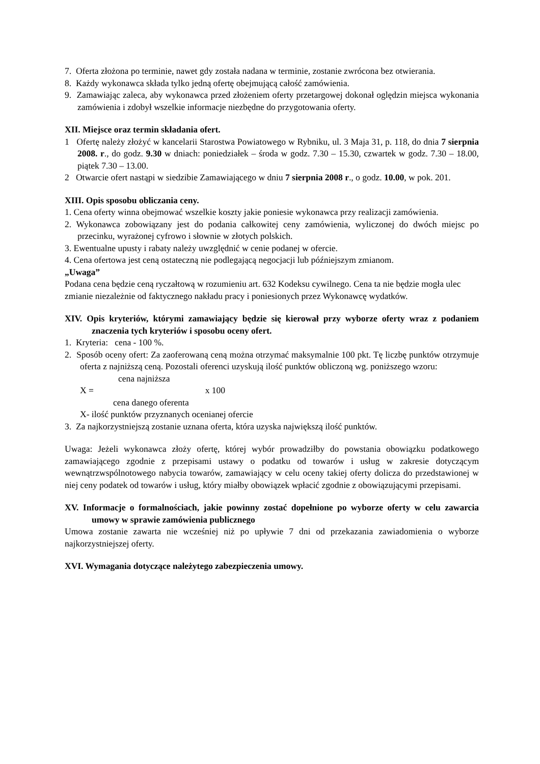7. Oferta złożona po terminie, nawet gdy została nadana w terminie, zostanie zwrócona bez otwierania.
8. Każdy wykonawca składa tylko jedną ofertę obejmującą całość zamówienia.
9. Zamawiając zaleca, aby wykonawca przed złożeniem oferty przetargowej dokonał oględzin miejsca wykonania zamówienia i zdobył wszelkie informacje niezbędne do przygotowania oferty.
XII. Miejsce oraz termin składania ofert.
1 Ofertę należy złożyć w kancelarii Starostwa Powiatowego w Rybniku, ul. 3 Maja 31, p. 118, do dnia 7 sierpnia 2008. r., do godz. 9.30 w dniach: poniedziałek – środa w godz. 7.30 – 15.30, czwartek w godz. 7.30 – 18.00, piątek 7.30 – 13.00.
2 Otwarcie ofert nastąpi w siedzibie Zamawiającego w dniu 7 sierpnia 2008 r., o godz. 10.00, w pok. 201.
XIII. Opis sposobu obliczania ceny.
1. Cena oferty winna obejmować wszelkie koszty jakie poniesie wykonawca przy realizacji zamówienia.
2. Wykonawca zobowiązany jest do podania całkowitej ceny zamówienia, wyliczonej do dwóch miejsc po przecinku, wyrażonej cyfrowo i słownie w złotych polskich.
3. Ewentualne upusty i rabaty należy uwzględnić w cenie podanej w ofercie.
4. Cena ofertowa jest ceną ostateczną nie podlegającą negocjacji lub późniejszym zmianom.
„Uwaga”
Podana cena będzie ceną ryczałtową w rozumieniu art. 632 Kodeksu cywilnego. Cena ta nie będzie mogła ulec zmianie niezależnie od faktycznego nakładu pracy i poniesionych przez Wykonawcę wydatków.
XIV. Opis kryteriów, którymi zamawiający będzie się kierował przy wyborze oferty wraz z podaniem znaczenia tych kryteriów i sposobu oceny ofert.
1. Kryteria: cena - 100 %.
2. Sposób oceny ofert: Za zaoferowaną ceną można otrzymać maksymalnie 100 pkt. Tę liczbę punktów otrzymuje oferta z najniższą ceną. Pozostali oferenci uzyskują ilość punktów obliczoną wg. poniższego wzoru:
cena najniższa
X = x 100
cena danego oferenta
X- ilość punktów przyznanych ocenianej ofercie
3. Za najkorzystniejszą zostanie uznana oferta, która uzyska największą ilość punktów.
Uwaga: Jeżeli wykonawca złoży ofertę, której wybór prowadziłby do powstania obowiązku podatkowego zamawiającego zgodnie z przepisami ustawy o podatku od towarów i usług w zakresie dotyczącym wewnątrzwspólnotowego nabycia towarów, zamawiający w celu oceny takiej oferty dolicza do przedstawionej w niej ceny podatek od towarów i usług, który miałby obowiązek wpłacić zgodnie z obowiązującymi przepisami.
XV. Informacje o formalnościach, jakie powinny zostać dopełnione po wyborze oferty w celu zawarcia umowy w sprawie zamówienia publicznego
Umowa zostanie zawarta nie wcześniej niż po upływie 7 dni od przekazania zawiadomienia o wyborze najkorzystniejszej oferty.
XVI. Wymagania dotyczące należytego zabezpieczenia umowy.